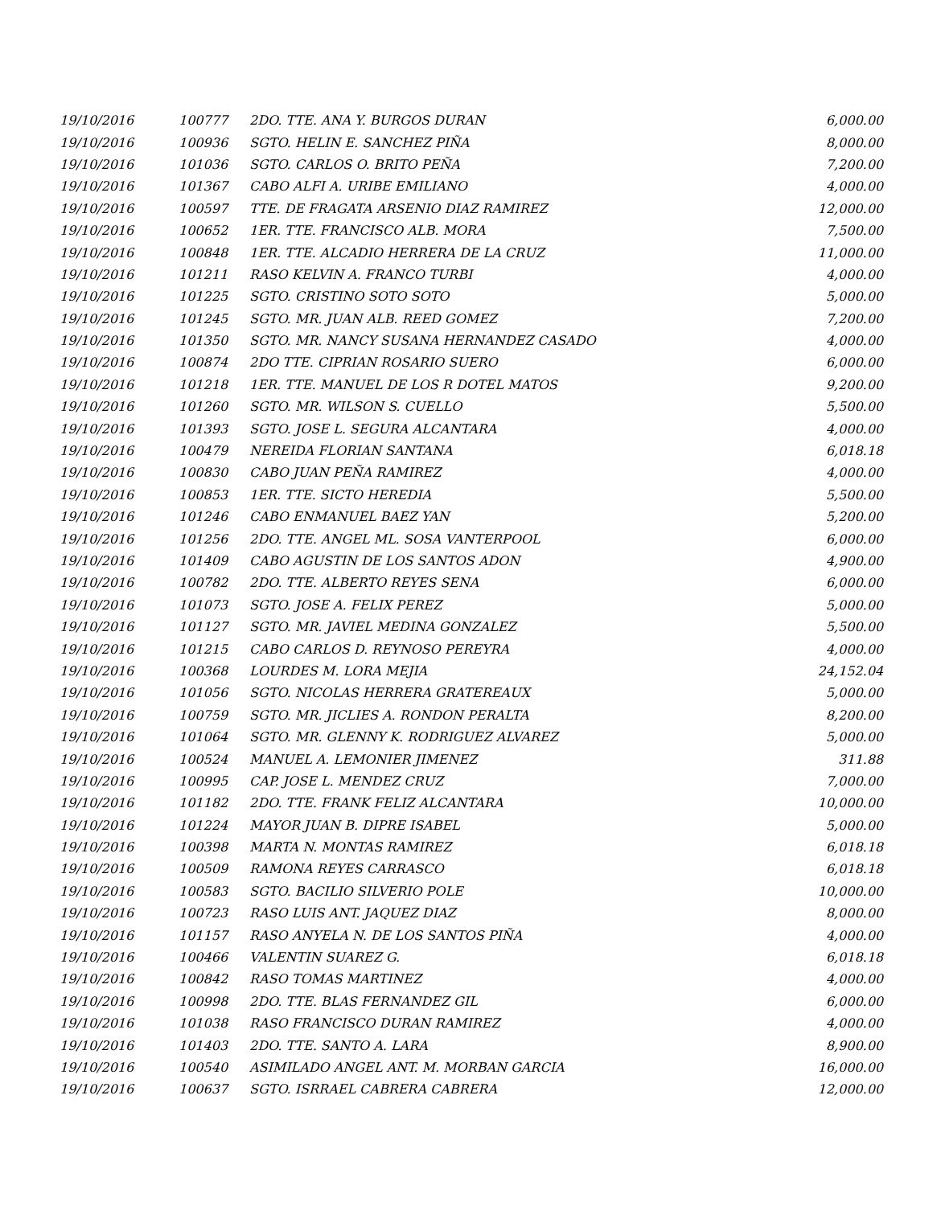| 19/10/2016 | 100777 | 2DO. TTE. ANA Y. BURGOS DURAN | 6,000.00 |
| 19/10/2016 | 100936 | SGTO. HELIN E. SANCHEZ PIÑA | 8,000.00 |
| 19/10/2016 | 101036 | SGTO. CARLOS O. BRITO PEÑA | 7,200.00 |
| 19/10/2016 | 101367 | CABO ALFI A. URIBE EMILIANO | 4,000.00 |
| 19/10/2016 | 100597 | TTE. DE FRAGATA ARSENIO DIAZ RAMIREZ | 12,000.00 |
| 19/10/2016 | 100652 | 1ER. TTE. FRANCISCO ALB. MORA | 7,500.00 |
| 19/10/2016 | 100848 | 1ER. TTE. ALCADIO HERRERA DE LA CRUZ | 11,000.00 |
| 19/10/2016 | 101211 | RASO KELVIN A. FRANCO TURBI | 4,000.00 |
| 19/10/2016 | 101225 | SGTO. CRISTINO SOTO SOTO | 5,000.00 |
| 19/10/2016 | 101245 | SGTO. MR. JUAN ALB. REED GOMEZ | 7,200.00 |
| 19/10/2016 | 101350 | SGTO. MR. NANCY SUSANA HERNANDEZ CASADO | 4,000.00 |
| 19/10/2016 | 100874 | 2DO TTE. CIPRIAN ROSARIO SUERO | 6,000.00 |
| 19/10/2016 | 101218 | 1ER. TTE. MANUEL DE LOS R DOTEL MATOS | 9,200.00 |
| 19/10/2016 | 101260 | SGTO. MR. WILSON S. CUELLO | 5,500.00 |
| 19/10/2016 | 101393 | SGTO. JOSE L. SEGURA ALCANTARA | 4,000.00 |
| 19/10/2016 | 100479 | NEREIDA FLORIAN SANTANA | 6,018.18 |
| 19/10/2016 | 100830 | CABO JUAN PEÑA RAMIREZ | 4,000.00 |
| 19/10/2016 | 100853 | 1ER. TTE. SICTO HEREDIA | 5,500.00 |
| 19/10/2016 | 101246 | CABO ENMANUEL BAEZ YAN | 5,200.00 |
| 19/10/2016 | 101256 | 2DO. TTE. ANGEL ML. SOSA VANTERPOOL | 6,000.00 |
| 19/10/2016 | 101409 | CABO AGUSTIN DE LOS SANTOS ADON | 4,900.00 |
| 19/10/2016 | 100782 | 2DO. TTE. ALBERTO REYES SENA | 6,000.00 |
| 19/10/2016 | 101073 | SGTO. JOSE A. FELIX PEREZ | 5,000.00 |
| 19/10/2016 | 101127 | SGTO. MR. JAVIEL MEDINA GONZALEZ | 5,500.00 |
| 19/10/2016 | 101215 | CABO CARLOS D. REYNOSO PEREYRA | 4,000.00 |
| 19/10/2016 | 100368 | LOURDES M. LORA MEJIA | 24,152.04 |
| 19/10/2016 | 101056 | SGTO. NICOLAS HERRERA GRATEREAUX | 5,000.00 |
| 19/10/2016 | 100759 | SGTO. MR. JICLIES A. RONDON PERALTA | 8,200.00 |
| 19/10/2016 | 101064 | SGTO. MR. GLENNY K. RODRIGUEZ ALVAREZ | 5,000.00 |
| 19/10/2016 | 100524 | MANUEL A. LEMONIER JIMENEZ | 311.88 |
| 19/10/2016 | 100995 | CAP. JOSE L. MENDEZ CRUZ | 7,000.00 |
| 19/10/2016 | 101182 | 2DO. TTE. FRANK FELIZ ALCANTARA | 10,000.00 |
| 19/10/2016 | 101224 | MAYOR JUAN B. DIPRE ISABEL | 5,000.00 |
| 19/10/2016 | 100398 | MARTA N. MONTAS RAMIREZ | 6,018.18 |
| 19/10/2016 | 100509 | RAMONA REYES CARRASCO | 6,018.18 |
| 19/10/2016 | 100583 | SGTO. BACILIO SILVERIO POLE | 10,000.00 |
| 19/10/2016 | 100723 | RASO LUIS ANT. JAQUEZ DIAZ | 8,000.00 |
| 19/10/2016 | 101157 | RASO ANYELA N. DE LOS SANTOS PIÑA | 4,000.00 |
| 19/10/2016 | 100466 | VALENTIN SUAREZ G. | 6,018.18 |
| 19/10/2016 | 100842 | RASO TOMAS MARTINEZ | 4,000.00 |
| 19/10/2016 | 100998 | 2DO. TTE. BLAS FERNANDEZ GIL | 6,000.00 |
| 19/10/2016 | 101038 | RASO FRANCISCO DURAN RAMIREZ | 4,000.00 |
| 19/10/2016 | 101403 | 2DO. TTE. SANTO A. LARA | 8,900.00 |
| 19/10/2016 | 100540 | ASIMILADO ANGEL ANT. M. MORBAN GARCIA | 16,000.00 |
| 19/10/2016 | 100637 | SGTO. ISRRAEL CABRERA CABRERA | 12,000.00 |